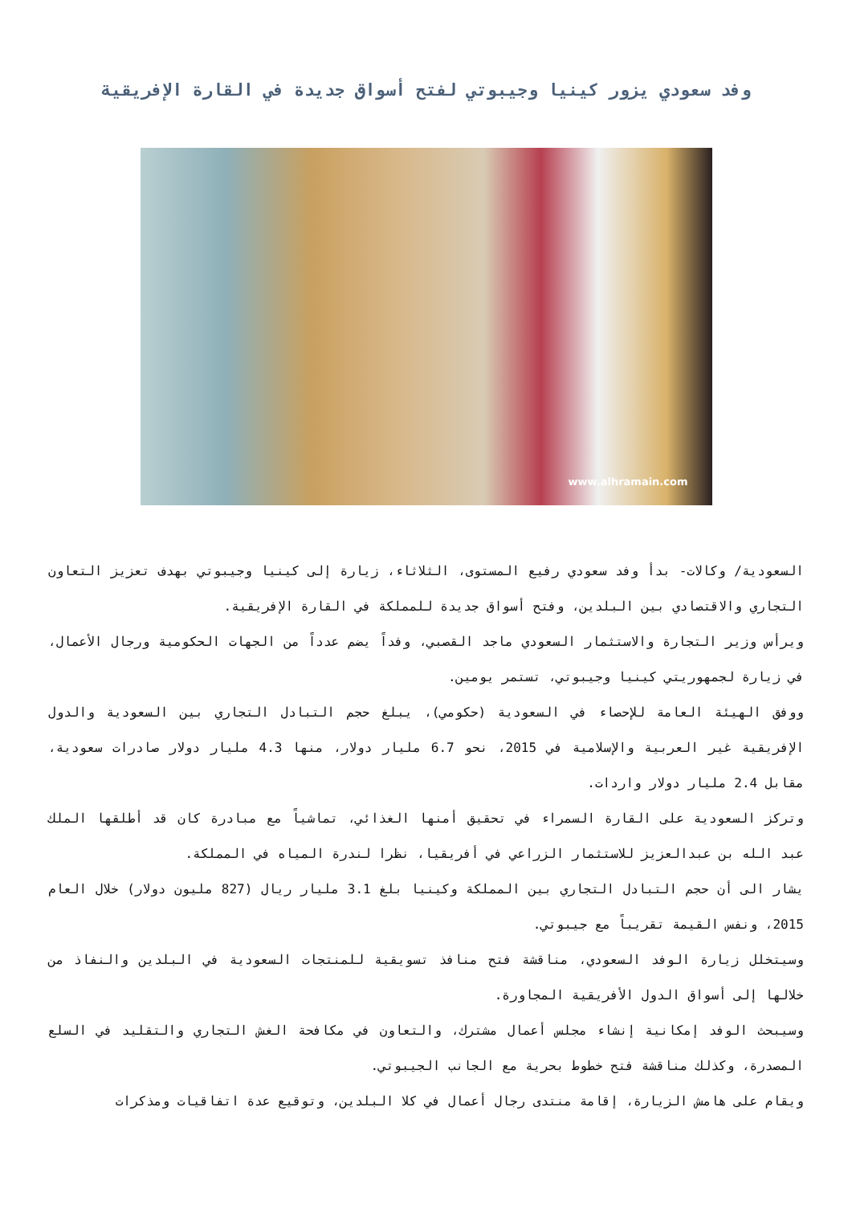وفد سعودي يزور كينيا وجيبوتي لفتح أسواق جديدة في القارة الإفريقية
www.alhramain.com
السعودية/ وكالات- بدأ وفد سعودي رفيع المستوى، الثلاثاء، زيارة إلى كينيا وجيبوتي بهدف تعزيز التعاون التجاري والاقتصادي بين البلدين، وفتح أسواق جديدة للمملكة في القارة الإفريقية.
ويرأس وزير التجارة والاستثمار السعودي ماجد القصبي، وفداً يضم عدداً من الجهات الحكومية ورجال الأعمال، في زيارة لجمهوريتي كينيا وجيبوتي، تستمر يومين.
ووفق الهيئة العامة للإحصاء في السعودية (حكومي)، يبلغ حجم التبادل التجاري بين السعودية والدول الإفريقية غير العربية والإسلامية في 2015، نحو 6.7 مليار دولار، منها 4.3 مليار دولار صادرات سعودية، مقابل 2.4 مليار دولار واردات.
وتركز السعودية على القارة السمراء في تحقيق أمنها الغذائي، تماشياً مع مبادرة كان قد أطلقها الملك عبد الله بن عبدالعزيز للاستثمار الزراعي في أفريقيا، نظرا لندرة المياه في المملكة.
يشار الى أن حجم التبادل التجاري بين المملكة وكينيا بلغ 3.1 مليار ريال (827 مليون دولار) خلال العام 2015، ونفس القيمة تقريباً مع جيبوتي.
وسيتخلل زيارة الوفد السعودي، مناقشة فتح منافذ تسويقية للمنتجات السعودية في البلدين والنفاذ من خلالها إلى أسواق الدول الأفريقية المجاورة.
وسيبحث الوفد إمكانية إنشاء مجلس أعمال مشترك، والتعاون في مكافحة الغش التجاري والتقليد في السلع المصدرة، وكذلك مناقشة فتح خطوط بحرية مع الجانب الجيبوتي.
ويقام على هامش الزيارة، إقامة منتدى رجال أعمال في كلا البلدين، وتوقيع عدة اتفاقيات ومذكرات